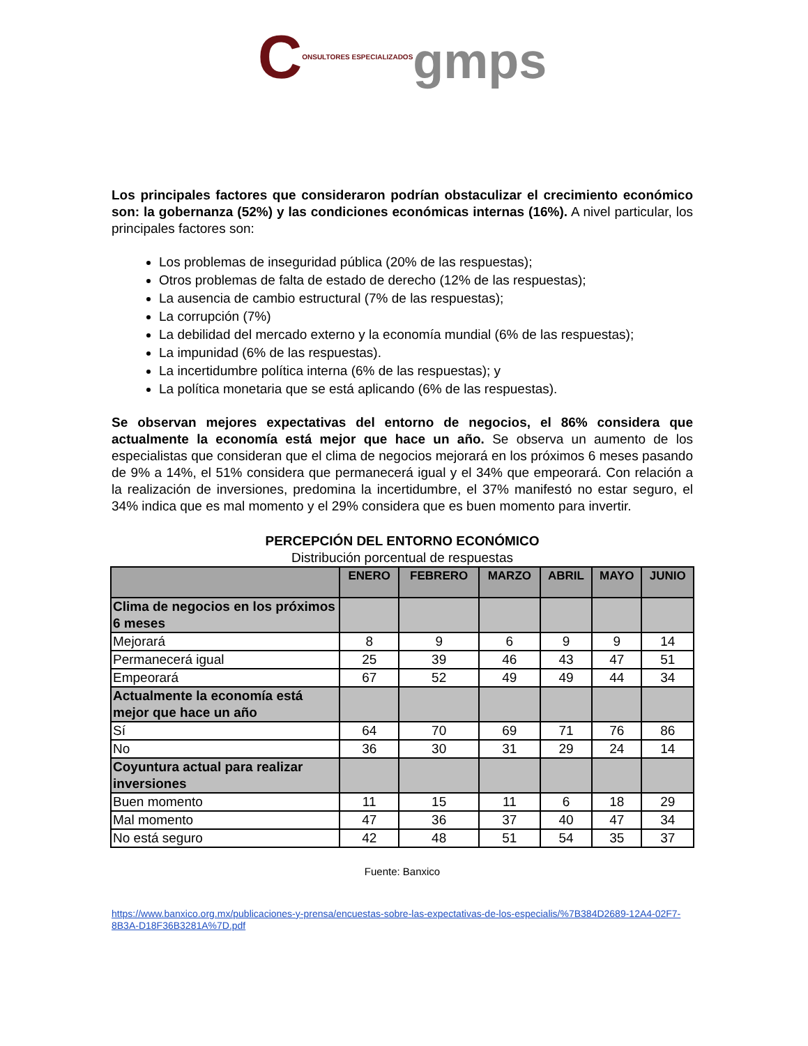CONSULTORES ESPECIALIZADOS gmps
Los principales factores que consideraron podrían obstaculizar el crecimiento económico son: la gobernanza (52%) y las condiciones económicas internas (16%). A nivel particular, los principales factores son:
Los problemas de inseguridad pública (20% de las respuestas);
Otros problemas de falta de estado de derecho (12% de las respuestas);
La ausencia de cambio estructural (7% de las respuestas);
La corrupción (7%)
La debilidad del mercado externo y la economía mundial (6% de las respuestas);
La impunidad (6% de las respuestas).
La incertidumbre política interna (6% de las respuestas); y
La política monetaria que se está aplicando (6% de las respuestas).
Se observan mejores expectativas del entorno de negocios, el 86% considera que actualmente la economía está mejor que hace un año. Se observa un aumento de los especialistas que consideran que el clima de negocios mejorará en los próximos 6 meses pasando de 9% a 14%, el 51% considera que permanecerá igual y el 34% que empeorará. Con relación a la realización de inversiones, predomina la incertidumbre, el 37% manifestó no estar seguro, el 34% indica que es mal momento y el 29% considera que es buen momento para invertir.
PERCEPCIÓN DEL ENTORNO ECONÓMICO
Distribución porcentual de respuestas
| | ENERO | FEBRERO | MARZO | ABRIL | MAYO | JUNIO |
| --- | --- | --- | --- | --- | --- | --- |
| Clima de negocios en los próximos 6 meses | | | | | | |
| Mejorará | 8 | 9 | 6 | 9 | 9 | 14 |
| Permanecerá igual | 25 | 39 | 46 | 43 | 47 | 51 |
| Empeorará | 67 | 52 | 49 | 49 | 44 | 34 |
| Actualmente la economía está mejor que hace un año | | | | | | |
| Sí | 64 | 70 | 69 | 71 | 76 | 86 |
| No | 36 | 30 | 31 | 29 | 24 | 14 |
| Coyuntura actual para realizar inversiones | | | | | | |
| Buen momento | 11 | 15 | 11 | 6 | 18 | 29 |
| Mal momento | 47 | 36 | 37 | 40 | 47 | 34 |
| No está seguro | 42 | 48 | 51 | 54 | 35 | 37 |
Fuente: Banxico
https://www.banxico.org.mx/publicaciones-y-prensa/encuestas-sobre-las-expectativas-de-los-especialis/%7B384D2689-12A4-02F7-8B3A-D18F36B3281A%7D.pdf